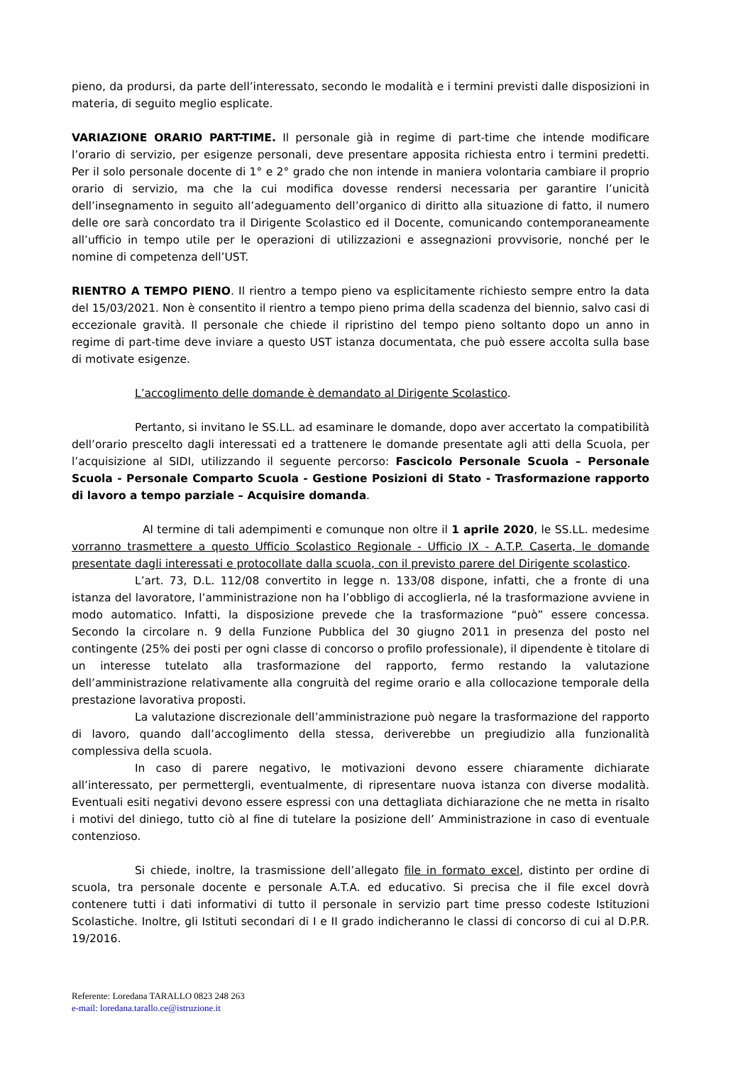pieno, da prodursi, da parte dell’interessato, secondo le modalità e i termini previsti dalle disposizioni in materia, di seguito meglio esplicate.
VARIAZIONE ORARIO PART-TIME. Il personale già in regime di part-time che intende modificare l’orario di servizio, per esigenze personali, deve presentare apposita richiesta entro i termini predetti. Per il solo personale docente di 1° e 2° grado che non intende in maniera volontaria cambiare il proprio orario di servizio, ma che la cui modifica dovesse rendersi necessaria per garantire l’unicità dell’insegnamento in seguito all’adeguamento dell’organico di diritto alla situazione di fatto, il numero delle ore sarà concordato tra il Dirigente Scolastico ed il Docente, comunicando contemporaneamente all’ufficio in tempo utile per le operazioni di utilizzazioni e assegnazioni provvisorie, nonché per le nomine di competenza dell’UST.
RIENTRO A TEMPO PIENO. Il rientro a tempo pieno va esplicitamente richiesto sempre entro la data del 15/03/2021. Non è consentito il rientro a tempo pieno prima della scadenza del biennio, salvo casi di eccezionale gravità. Il personale che chiede il ripristino del tempo pieno soltanto dopo un anno in regime di part-time deve inviare a questo UST istanza documentata, che può essere accolta sulla base di motivate esigenze.
L’accoglimento delle domande è demandato al Dirigente Scolastico.
Pertanto, si invitano le SS.LL. ad esaminare le domande, dopo aver accertato la compatibilità dell’orario prescelto dagli interessati ed a trattenere le domande presentate agli atti della Scuola, per l’acquisizione al SIDI, utilizzando il seguente percorso: Fascicolo Personale Scuola – Personale Scuola - Personale Comparto Scuola - Gestione Posizioni di Stato - Trasformazione rapporto di lavoro a tempo parziale – Acquisire domanda.
Al termine di tali adempimenti e comunque non oltre il 1 aprile 2020, le SS.LL. medesime vorranno trasmettere a questo Ufficio Scolastico Regionale - Ufficio IX - A.T.P. Caserta, le domande presentate dagli interessati e protocollate dalla scuola, con il previsto parere del Dirigente scolastico.
L’art. 73, D.L. 112/08 convertito in legge n. 133/08 dispone, infatti, che a fronte di una istanza del lavoratore, l’amministrazione non ha l’obbligo di accoglierla, né la trasformazione avviene in modo automatico. Infatti, la disposizione prevede che la trasformazione “può” essere concessa. Secondo la circolare n. 9 della Funzione Pubblica del 30 giugno 2011 in presenza del posto nel contingente (25% dei posti per ogni classe di concorso o profilo professionale), il dipendente è titolare di un interesse tutelato alla trasformazione del rapporto, fermo restando la valutazione dell’amministrazione relativamente alla congruità del regime orario e alla collocazione temporale della prestazione lavorativa proposti.
La valutazione discrezionale dell’amministrazione può negare la trasformazione del rapporto di lavoro, quando dall’accoglimento della stessa, deriverebbe un pregiudizio alla funzionalità complessiva della scuola.
In caso di parere negativo, le motivazioni devono essere chiaramente dichiarate all’interessato, per permettergli, eventualmente, di ripresentare nuova istanza con diverse modalità. Eventuali esiti negativi devono essere espressi con una dettagliata dichiarazione che ne metta in risalto i motivi del diniego, tutto ciò al fine di tutelare la posizione dell’ Amministrazione in caso di eventuale contenzioso.
Si chiede, inoltre, la trasmissione dell’allegato file in formato excel, distinto per ordine di scuola, tra personale docente e personale A.T.A. ed educativo. Si precisa che il file excel dovrà contenere tutti i dati informativi di tutto il personale in servizio part time presso codeste Istituzioni Scolastiche. Inoltre, gli Istituti secondari di I e II grado indicheranno le classi di concorso di cui al D.P.R. 19/2016.
Referente: Loredana TARALLO 0823 248 263
e-mail: loredana.tarallo.ce@istruzione.it